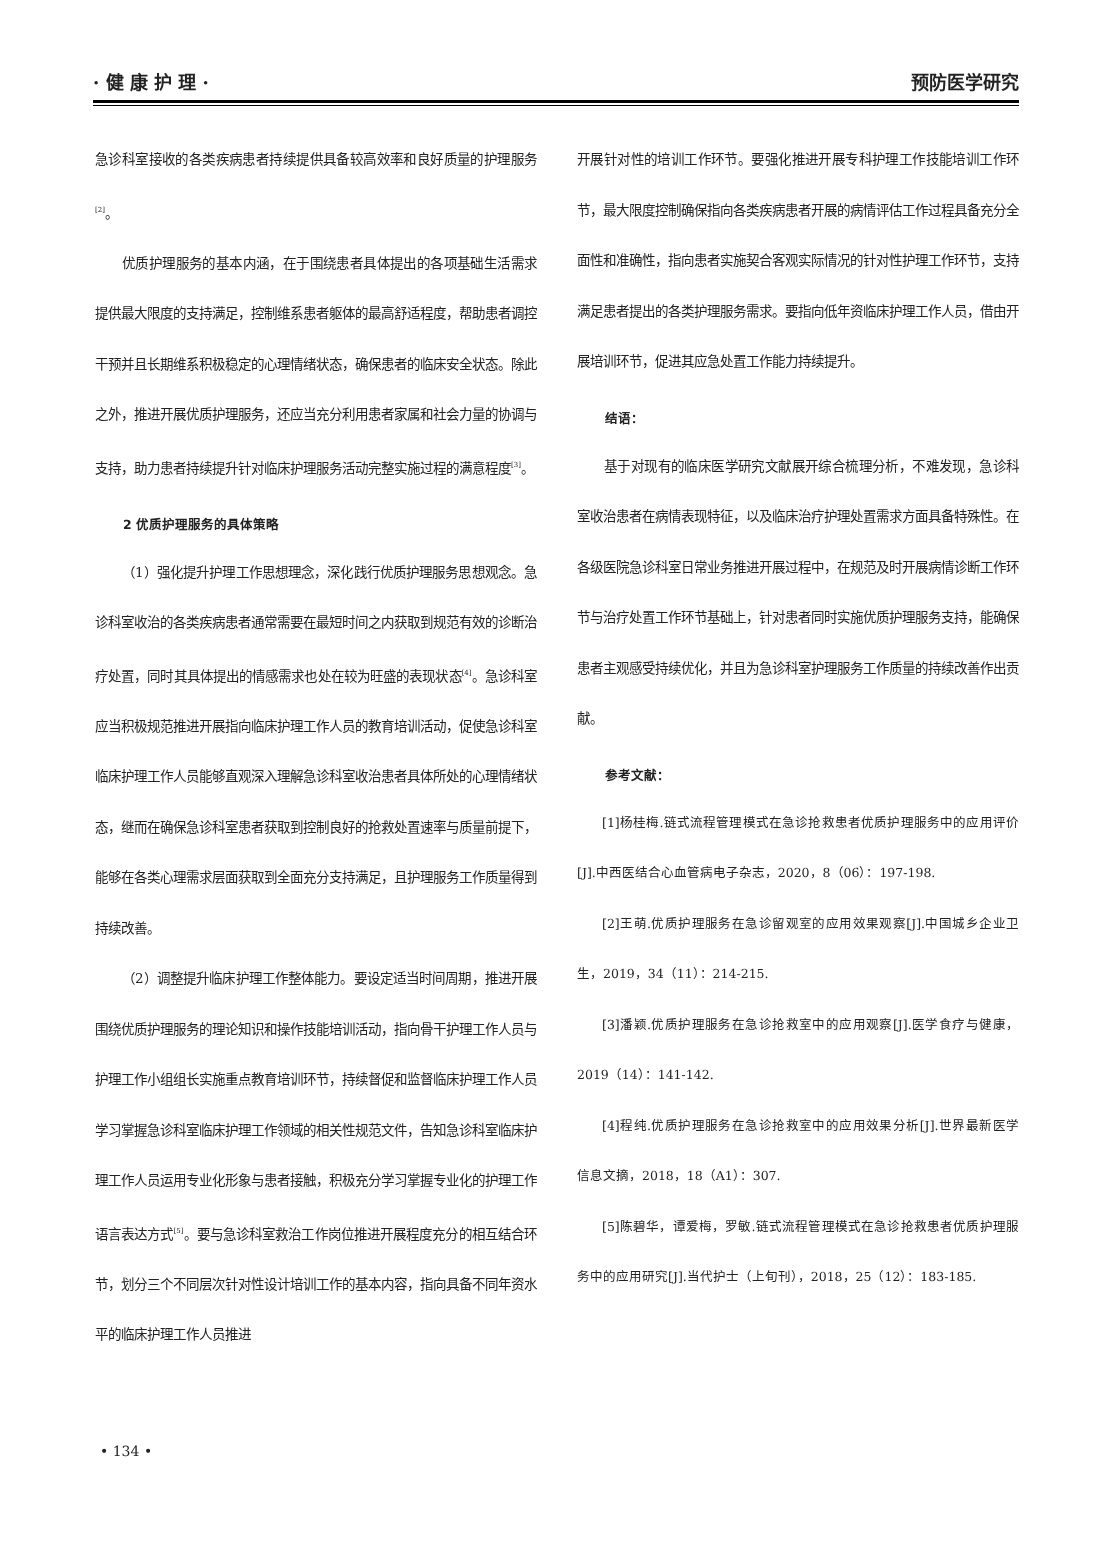· 健 康 护 理 · 预防医学研究
急诊科室接收的各类疾病患者持续提供具备较高效率和良好质量的护理服务<sup>[2]</sup>。
优质护理服务的基本内涵，在于围绕患者具体提出的各项基础生活需求提供最大限度的支持满足，控制维系患者躯体的最高舒适程度，帮助患者调控干预并且长期维系积极稳定的心理情绪状态，确保患者的临床安全状态。除此之外，推进开展优质护理服务，还应当充分利用患者家属和社会力量的协调与支持，助力患者持续提升针对临床护理服务活动完整实施过程的满意程度<sup>[3]</sup>。
2 优质护理服务的具体策略
（1）强化提升护理工作思想理念，深化践行优质护理服务思想观念。急诊科室收治的各类疾病患者通常需要在最短时间之内获取到规范有效的诊断治疗处置，同时其具体提出的情感需求也处在较为旺盛的表现状态<sup>[4]</sup>。急诊科室应当积极规范推进开展指向临床护理工作人员的教育培训活动，促使急诊科室临床护理工作人员能够直观深入理解急诊科室收治患者具体所处的心理情绪状态，继而在确保急诊科室患者获取到控制良好的抢救处置速率与质量前提下，能够在各类心理需求层面获取到全面充分支持满足，且护理服务工作质量得到持续改善。
（2）调整提升临床护理工作整体能力。要设定适当时间周期，推进开展围绕优质护理服务的理论知识和操作技能培训活动，指向骨干护理工作人员与护理工作小组组长实施重点教育培训环节，持续督促和监督临床护理工作人员学习掌握急诊科室临床护理工作领域的相关性规范文件，告知急诊科室临床护理工作人员运用专业化形象与患者接触，积极充分学习掌握专业化的护理工作语言表达方式<sup>[5]</sup>。要与急诊科室救治工作岗位推进开展程度充分的相互结合环节，划分三个不同层次针对性设计培训工作的基本内容，指向具备不同年资水平的临床护理工作人员推进
开展针对性的培训工作环节。要强化推进开展专科护理工作技能培训工作环节，最大限度控制确保指向各类疾病患者开展的病情评估工作过程具备充分全面性和准确性，指向患者实施契合客观实际情况的针对性护理工作环节，支持满足患者提出的各类护理服务需求。要指向低年资临床护理工作人员，借由开展培训环节，促进其应急处置工作能力持续提升。
结语：
基于对现有的临床医学研究文献展开综合梳理分析，不难发现，急诊科室收治患者在病情表现特征，以及临床治疗护理处置需求方面具备特殊性。在各级医院急诊科室日常业务推进开展过程中，在规范及时开展病情诊断工作环节与治疗处置工作环节基础上，针对患者同时实施优质护理服务支持，能确保患者主观感受持续优化，并且为急诊科室护理服务工作质量的持续改善作出贡献。
参考文献：
[1]杨桂梅.链式流程管理模式在急诊抢救患者优质护理服务中的应用评价[J].中西医结合心血管病电子杂志，2020，8（06）：197-198.
[2]王萌.优质护理服务在急诊留观室的应用效果观察[J].中国城乡企业卫生，2019，34（11）：214-215.
[3]潘颖.优质护理服务在急诊抢救室中的应用观察[J].医学食疗与健康，2019（14）：141-142.
[4]程纯.优质护理服务在急诊抢救室中的应用效果分析[J].世界最新医学信息文摘，2018，18（A1）：307.
[5]陈碧华，谭爱梅，罗敏.链式流程管理模式在急诊抢救患者优质护理服务中的应用研究[J].当代护士（上旬刊），2018，25（12）：183-185.
• 134 •